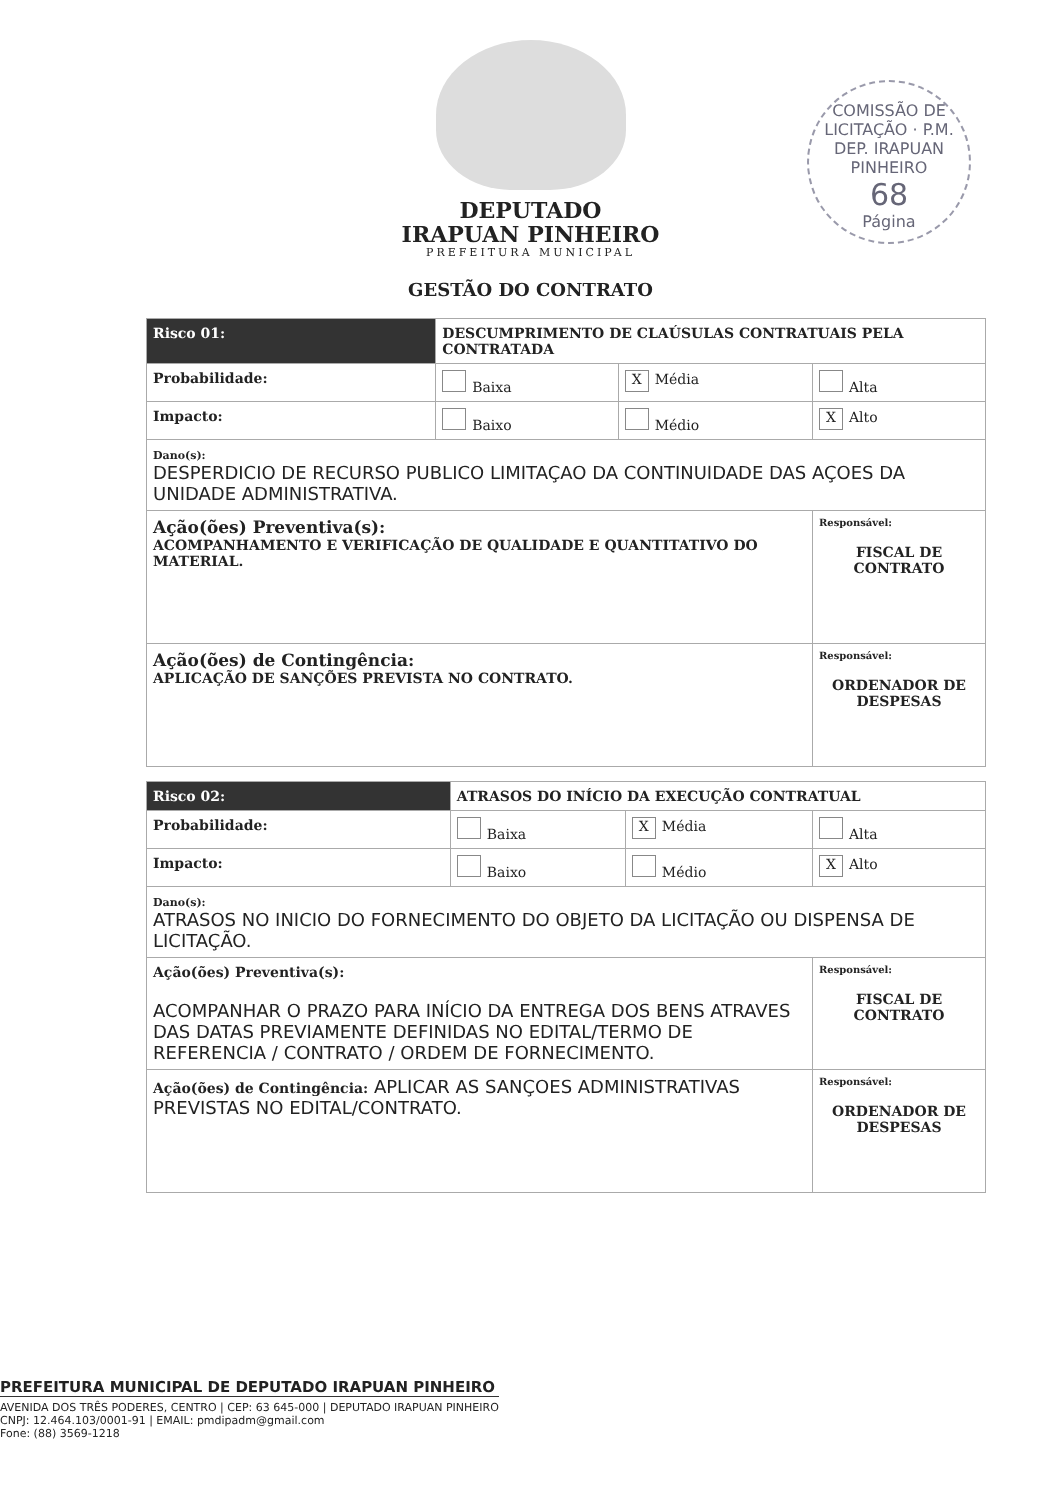DEPUTADO
IRAPUAN PINHEIRO
PREFEITURA MUNICIPAL
COMISSÃO DE LICITAÇÃO · P.M. DEP. IRAPUAN PINHEIRO
68
Página
GESTÃO DO CONTRATO
| Risco 01: | DESCUMPRIMENTO DE CLAÚSULAS CONTRATUAIS PELA CONTRATADA | | |
| Probabilidade: | Baixa | X Média | Alta |
| Impacto: | Baixo | Médio | X Alto |
| Dano(s): DESPERDICIO DE RECURSO PUBLICO LIMITAÇAO DA CONTINUIDADE DAS AÇOES DA UNIDADE ADMINISTRATIVA. | | | |
| Ação(ões) Preventiva(s): ACOMPANHAMENTO E VERIFICAÇÃO DE QUALIDADE E QUANTITATIVO DO MATERIAL. | | | Responsável: FISCAL DE CONTRATO |
| Ação(ões) de Contingência: APLICAÇÃO DE SANÇÕES PREVISTA NO CONTRATO. | | | Responsável: ORDENADOR DE DESPESAS |
| Risco 02: | ATRASOS DO INÍCIO DA EXECUÇÃO CONTRATUAL | | |
| Probabilidade: | Baixa | X Média | Alta |
| Impacto: | Baixo | Médio | X Alto |
| Dano(s): ATRASOS NO INICIO DO FORNECIMENTO DO OBJETO DA LICITAÇÃO OU DISPENSA DE LICITAÇÃO. | | | |
| Ação(ões) Preventiva(s): ACOMPANHAR O PRAZO PARA INÍCIO DA ENTREGA DOS BENS ATRAVES DAS DATAS PREVIAMENTE DEFINIDAS NO EDITAL/TERMO DE REFERENCIA / CONTRATO / ORDEM DE FORNECIMENTO. | | | Responsável: FISCAL DE CONTRATO |
| Ação(ões) de Contingência: APLICAR AS SANÇOES ADMINISTRATIVAS PREVISTAS NO EDITAL/CONTRATO. | | | Responsável: ORDENADOR DE DESPESAS |
PREFEITURA MUNICIPAL DE DEPUTADO IRAPUAN PINHEIRO
AVENIDA DOS TRÊS PODERES, CENTRO | CEP: 63 645-000 | DEPUTADO IRAPUAN PINHEIRO
CNPJ: 12.464.103/0001-91 | EMAIL: pmdipadm@gmail.com
Fone: (88) 3569-1218